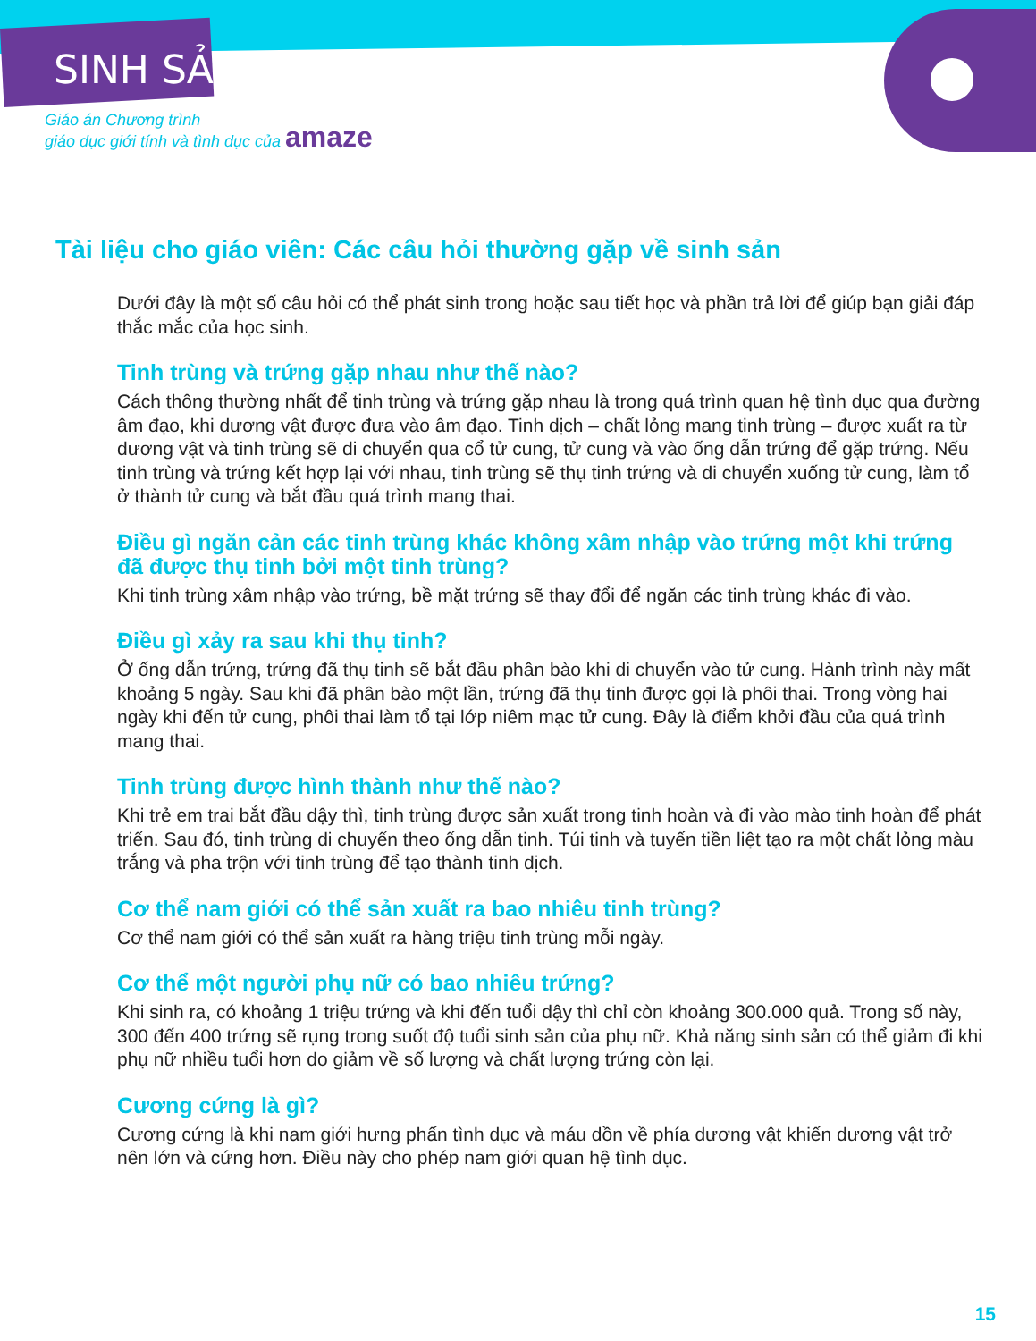SINH SẢN
Giáo án Chương trình
giáo dục giới tính và tình dục của amaze
Tài liệu cho giáo viên: Các câu hỏi thường gặp về sinh sản
Dưới đây là một số câu hỏi có thể phát sinh trong hoặc sau tiết học và phần trả lời để giúp bạn giải đáp thắc mắc của học sinh.
Tinh trùng và trứng gặp nhau như thế nào?
Cách thông thường nhất để tinh trùng và trứng gặp nhau là trong quá trình quan hệ tình dục qua đường âm đạo, khi dương vật được đưa vào âm đạo. Tinh dịch – chất lỏng mang tinh trùng – được xuất ra từ dương vật và tinh trùng sẽ di chuyển qua cổ tử cung, tử cung và vào ống dẫn trứng để gặp trứng. Nếu tinh trùng và trứng kết hợp lại với nhau, tinh trùng sẽ thụ tinh trứng và di chuyển xuống tử cung, làm tổ ở thành tử cung và bắt đầu quá trình mang thai.
Điều gì ngăn cản các tinh trùng khác không xâm nhập vào trứng một khi trứng đã được thụ tinh bởi một tinh trùng?
Khi tinh trùng xâm nhập vào trứng, bề mặt trứng sẽ thay đổi để ngăn các tinh trùng khác đi vào.
Điều gì xảy ra sau khi thụ tinh?
Ở ống dẫn trứng, trứng đã thụ tinh sẽ bắt đầu phân bào khi di chuyển vào tử cung. Hành trình này mất khoảng 5 ngày. Sau khi đã phân bào một lần, trứng đã thụ tinh được gọi là phôi thai. Trong vòng hai ngày khi đến tử cung, phôi thai làm tổ tại lớp niêm mạc tử cung. Đây là điểm khởi đầu của quá trình mang thai.
Tinh trùng được hình thành như thế nào?
Khi trẻ em trai bắt đầu dậy thì, tinh trùng được sản xuất trong tinh hoàn và đi vào mào tinh hoàn để phát triển. Sau đó, tinh trùng di chuyển theo ống dẫn tinh. Túi tinh và tuyến tiền liệt tạo ra một chất lỏng màu trắng và pha trộn với tinh trùng để tạo thành tinh dịch.
Cơ thể nam giới có thể sản xuất ra bao nhiêu tinh trùng?
Cơ thể nam giới có thể sản xuất ra hàng triệu tinh trùng mỗi ngày.
Cơ thể một người phụ nữ có bao nhiêu trứng?
Khi sinh ra, có khoảng 1 triệu trứng và khi đến tuổi dậy thì chỉ còn khoảng 300.000 quả. Trong số này, 300 đến 400 trứng sẽ rụng trong suốt độ tuổi sinh sản của phụ nữ. Khả năng sinh sản có thể giảm đi khi phụ nữ nhiều tuổi hơn do giảm về số lượng và chất lượng trứng còn lại.
Cương cứng là gì?
Cương cứng là khi nam giới hưng phấn tình dục và máu dồn về phía dương vật khiến dương vật trở nên lớn và cứng hơn. Điều này cho phép nam giới quan hệ tình dục.
15